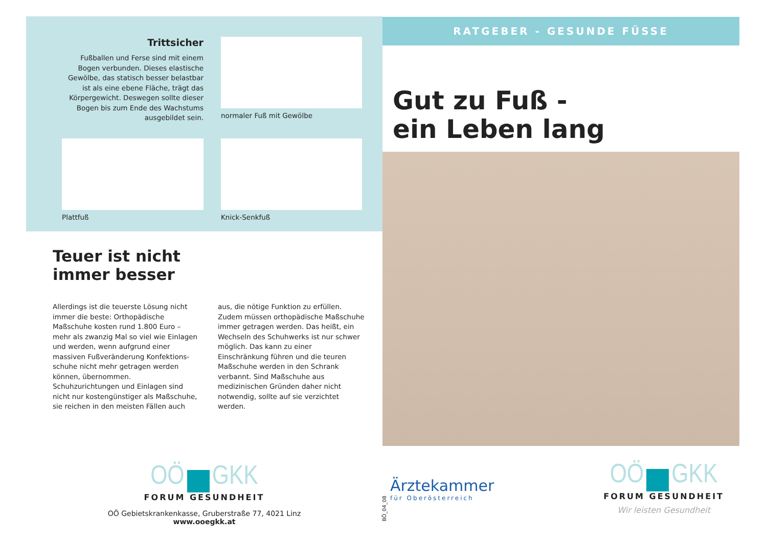Trittsicher
Fußballen und Ferse sind mit einem Bogen verbunden. Dieses elastische Gewölbe, das statisch besser belastbar ist als eine ebene Fläche, trägt das Körpergewicht. Deswegen sollte dieser Bogen bis zum Ende des Wachstums ausgebildet sein.
normaler Fuß mit Gewölbe
Plattfuß
Knick-Senkfuß
Teuer ist nicht
immer besser
Allerdings ist die teuerste Lösung nicht immer die beste: Orthopädische Maßschuhe kosten rund 1.800 Euro – mehr als zwanzig Mal so viel wie Einlagen und werden, wenn aufgrund einer massiven Fußveränderung Konfektions­schuhe nicht mehr getragen werden können, übernommen. Schuhzurichtungen und Einlagen sind nicht nur kostengünstiger als Maßschuhe, sie reichen in den meisten Fällen auch aus, die nötige Funktion zu erfüllen. Zudem müssen orthopädische Maßschuhe immer getragen werden. Das heißt, ein Wechseln des Schuhwerks ist nur schwer möglich. Das kann zu einer Einschränkung führen und die teuren Maßschuhe werden in den Schrank verbannt. Sind Maßschuhe aus medizinischen Gründen daher nicht notwendig, sollte auf sie verzichtet werden.
OÖ GKK
FORUM GESUNDHEIT
OÖ Gebietskrankenkasse, Gruberstraße 77, 4021 Linz
www.ooegkk.at
BÖ_04_08
RATGEBER - GESUNDE FÜSSE
Gut zu Fuß -
ein Leben lang
Ärztekammer
für Oberösterreich
OÖ GKK
FORUM GESUNDHEIT
Wir leisten Gesundheit